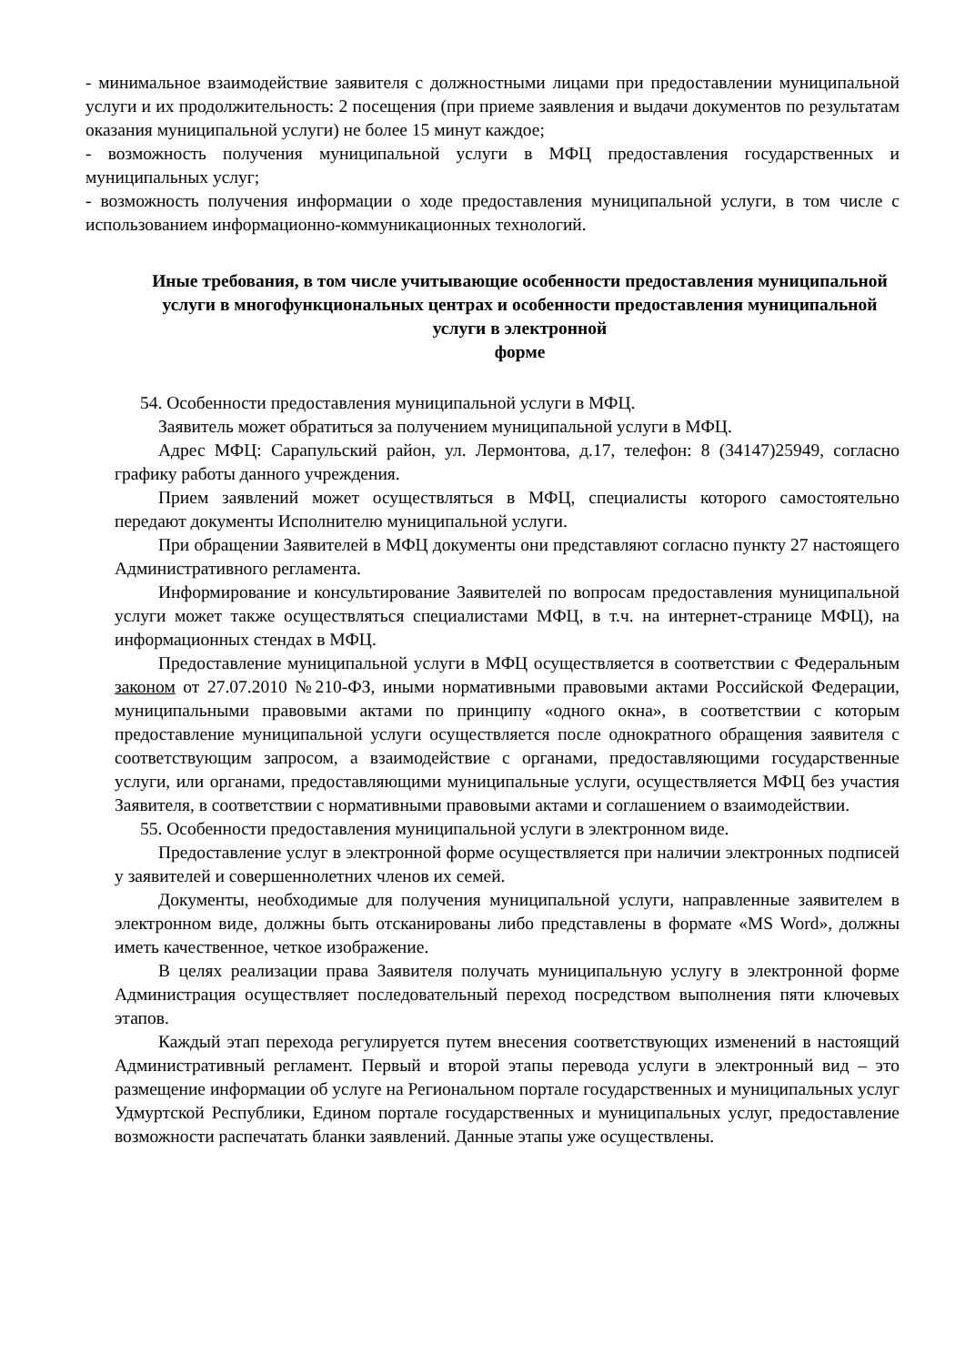- минимальное взаимодействие заявителя с должностными лицами при предоставлении муниципальной услуги и их продолжительность: 2 посещения (при приеме заявления и выдачи документов по результатам оказания муниципальной услуги) не более 15 минут каждое;
- возможность получения муниципальной услуги в МФЦ предоставления государственных и муниципальных услуг;
- возможность получения информации о ходе предоставления муниципальной услуги, в том числе с использованием информационно-коммуникационных технологий.
Иные требования, в том числе учитывающие особенности предоставления муниципальной услуги в многофункциональных центрах и особенности предоставления муниципальной услуги в электронной
форме
54. Особенности предоставления муниципальной услуги в МФЦ.
Заявитель может обратиться за получением муниципальной услуги в МФЦ.
Адрес МФЦ: Сарапульский район, ул. Лермонтова, д.17, телефон: 8 (34147)25949, согласно графику работы данного учреждения.
Прием заявлений может осуществляться в МФЦ, специалисты которого самостоятельно передают документы Исполнителю муниципальной услуги.
При обращении Заявителей в МФЦ документы они представляют согласно пункту 27 настоящего Административного регламента.
Информирование и консультирование Заявителей по вопросам предоставления муниципальной услуги может также осуществляться специалистами МФЦ, в т.ч. на интернет-странице МФЦ), на информационных стендах в МФЦ.
Предоставление муниципальной услуги в МФЦ осуществляется в соответствии с Федеральным законом от 27.07.2010 №210-ФЗ, иными нормативными правовыми актами Российской Федерации, муниципальными правовыми актами по принципу «одного окна», в соответствии с которым предоставление муниципальной услуги осуществляется после однократного обращения заявителя с соответствующим запросом, а взаимодействие с органами, предоставляющими государственные услуги, или органами, предоставляющими муниципальные услуги, осуществляется МФЦ без участия Заявителя, в соответствии с нормативными правовыми актами и соглашением о взаимодействии.
55. Особенности предоставления муниципальной услуги в электронном виде.
Предоставление услуг в электронной форме осуществляется при наличии электронных подписей у заявителей и совершеннолетних членов их семей.
Документы, необходимые для получения муниципальной услуги, направленные заявителем в электронном виде, должны быть отсканированы либо представлены в формате «MS Word», должны иметь качественное, четкое изображение.
В целях реализации права Заявителя получать муниципальную услугу в электронной форме Администрация осуществляет последовательный переход посредством выполнения пяти ключевых этапов.
Каждый этап перехода регулируется путем внесения соответствующих изменений в настоящий Административный регламент. Первый и второй этапы перевода услуги в электронный вид – это размещение информации об услуге на Региональном портале государственных и муниципальных услуг Удмуртской Республики, Едином портале государственных и муниципальных услуг, предоставление возможности распечатать бланки заявлений. Данные этапы уже осуществлены.